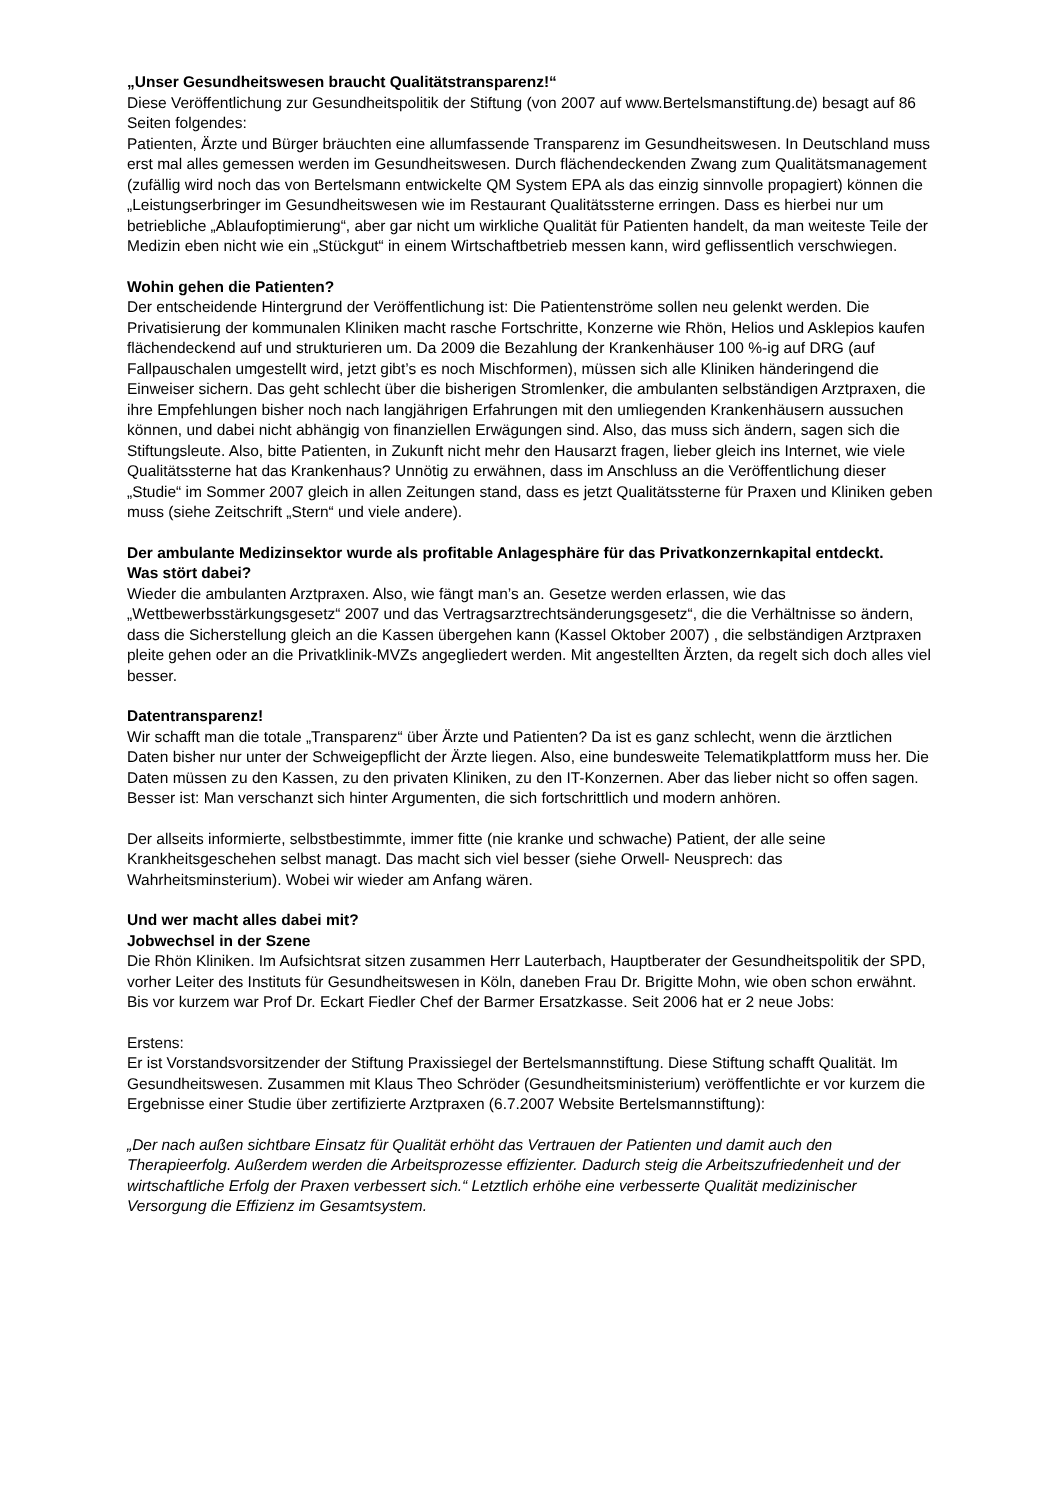„Unser Gesundheitswesen braucht Qualitätstransparenz!“
Diese Veröffentlichung zur Gesundheitspolitik der Stiftung (von 2007 auf www.Bertelsmanstiftung.de) besagt auf 86 Seiten folgendes:
Patienten, Ärzte und Bürger bräuchten eine allumfassende Transparenz im Gesundheitswesen. In Deutschland muss erst mal alles gemessen werden im Gesundheitswesen. Durch flächendeckenden Zwang zum Qualitätsmanagement (zufällig wird noch das von Bertelsmann entwickelte QM System EPA als das einzig sinnvolle propagiert) können die „Leistungserbringer im Gesundheitswesen wie im Restaurant Qualitätssterne erringen. Dass es hierbei nur um betriebliche „Ablaufoptimierung“, aber gar nicht um wirkliche Qualität für Patienten handelt, da man weiteste Teile der Medizin eben nicht wie ein „Stückgut“ in einem Wirtschaftbetrieb messen kann, wird geflissentlich verschwiegen.
Wohin gehen die Patienten?
Der entscheidende Hintergrund der Veröffentlichung ist: Die Patientenströme sollen neu gelenkt werden. Die Privatisierung der kommunalen Kliniken macht rasche Fortschritte, Konzerne wie Rhön, Helios und Asklepios kaufen flächendeckend auf und strukturieren um. Da 2009 die Bezahlung der Krankenhäuser 100 %-ig auf DRG (auf Fallpauschalen umgestellt wird, jetzt gibt’s es noch Mischformen), müssen sich alle Kliniken händeringend die Einweiser sichern. Das geht schlecht über die bisherigen Stromlenker, die ambulanten selbständigen Arztpraxen, die ihre Empfehlungen bisher noch nach langjährigen Erfahrungen mit den umliegenden Krankenhäusern aussuchen können, und dabei nicht abhängig von finanziellen Erwägungen sind. Also, das muss sich ändern, sagen sich die Stiftungsleute. Also, bitte Patienten, in Zukunft nicht mehr den Hausarzt fragen, lieber gleich ins Internet, wie viele Qualitätssterne hat das Krankenhaus? Unnötig zu erwähnen, dass im Anschluss an die Veröffentlichung dieser „Studie“ im Sommer 2007 gleich in allen Zeitungen stand, dass es jetzt Qualitätssterne für Praxen und Kliniken geben muss (siehe Zeitschrift „Stern“ und viele andere).
Der ambulante Medizinsektor wurde als profitable Anlagesphäre für das Privatkonzernkapital entdeckt.
Was stört dabei?
Wieder die ambulanten Arztpraxen. Also, wie fängt man’s an. Gesetze werden erlassen, wie das „Wettbewerbsstärkungsgesetz“ 2007 und das Vertragsarztrechtsänderungsgesetz“, die die Verhältnisse so ändern, dass die Sicherstellung gleich an die Kassen übergehen kann (Kassel Oktober 2007) , die selbständigen Arztpraxen pleite gehen oder an die Privatklinik-MVZs angegliedert werden. Mit angestellten Ärzten, da regelt sich doch alles viel besser.
Datentransparenz!
Wir schafft man die totale „Transparenz“ über Ärzte und Patienten? Da ist es ganz schlecht, wenn die ärztlichen Daten bisher nur unter der Schweigepflicht der Ärzte liegen. Also, eine bundesweite Telematikplattform muss her. Die Daten müssen zu den Kassen, zu den privaten Kliniken, zu den IT-Konzernen. Aber das lieber nicht so offen sagen. Besser ist: Man verschanzt sich hinter Argumenten, die sich fortschrittlich und modern anhören.
Der allseits informierte, selbstbestimmte, immer fitte (nie kranke und schwache) Patient, der alle seine Krankheitsgeschehen selbst managt. Das macht sich viel besser (siehe Orwell- Neusprech: das Wahrheitsminsterium). Wobei wir wieder am Anfang wären.
Und wer macht alles dabei mit?
Jobwechsel in der Szene
Die Rhön Kliniken. Im Aufsichtsrat sitzen zusammen Herr Lauterbach, Hauptberater der Gesundheitspolitik der SPD, vorher Leiter des Instituts für Gesundheitswesen in Köln, daneben Frau Dr. Brigitte Mohn, wie oben schon erwähnt. Bis vor kurzem war Prof Dr. Eckart Fiedler Chef der Barmer Ersatzkasse. Seit 2006 hat er 2 neue Jobs:
Erstens:
Er ist Vorstandsvorsitzender der Stiftung Praxissiegel der Bertelsmannstiftung. Diese Stiftung schafft Qualität. Im Gesundheitswesen. Zusammen mit Klaus Theo Schröder (Gesundheitsministerium) veröffentlichte er vor kurzem die Ergebnisse einer Studie über zertifizierte Arztpraxen (6.7.2007 Website Bertelsmannstiftung):
„Der nach außen sichtbare Einsatz für Qualität erhöht das Vertrauen der Patienten und damit auch den Therapieerfolg. Außerdem werden die Arbeitsprozesse effizienter. Dadurch steig die Arbeitszufriedenheit und der wirtschaftliche Erfolg der Praxen verbessert sich.“ Letztlich erhöhe eine verbesserte Qualität medizinischer Versorgung die Effizienz im Gesamtsystem.